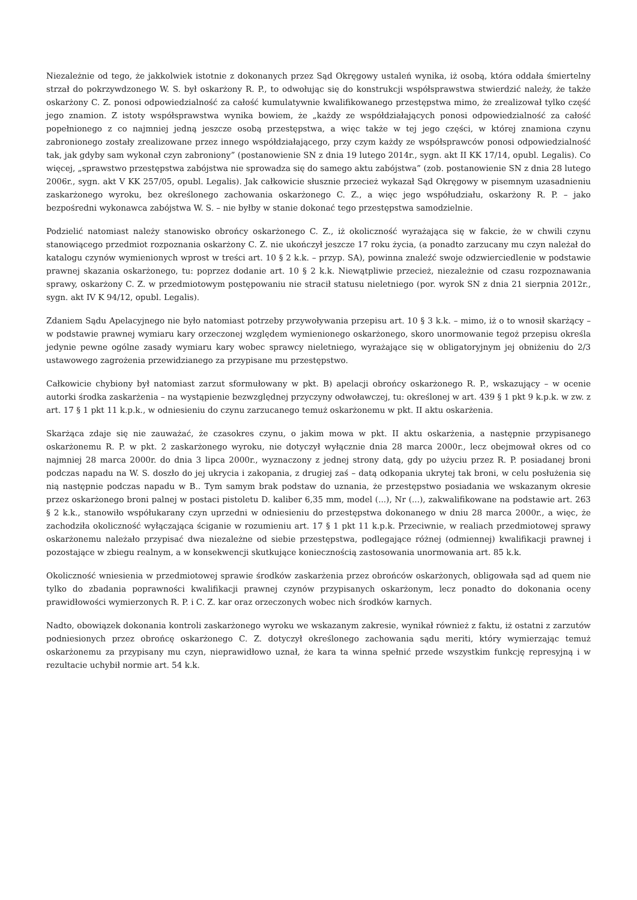Niezależnie od tego, że jakkolwiek istotnie z dokonanych przez Sąd Okręgowy ustaleń wynika, iż osobą, która oddała śmiertelny strzał do pokrzywdzonego W. S. był oskarżony R. P., to odwołując się do konstrukcji współsprawstwa stwierdzić należy, że także oskarżony C. Z. ponosi odpowiedzialność za całość kumulatywnie kwalifikowanego przestępstwa mimo, że zrealizował tylko część jego znamion. Z istoty współsprawstwa wynika bowiem, że „każdy ze współdziałających ponosi odpowiedzialność za całość popełnionego z co najmniej jedną jeszcze osobą przestępstwa, a więc także w tej jego części, w której znamiona czynu zabronionego zostały zrealizowane przez innego współdziałającego, przy czym każdy ze współsprawców ponosi odpowiedzialność tak, jak gdyby sam wykonał czyn zabroniony” (postanowienie SN z dnia 19 lutego 2014r., sygn. akt II KK 17/14, opubl. Legalis). Co więcej, „sprawstwo przestępstwa zabójstwa nie sprowadza się do samego aktu zabójstwa” (zob. postanowienie SN z dnia 28 lutego 2006r., sygn. akt V KK 257/05, opubl. Legalis). Jak całkowicie słusznie przecież wykazał Sąd Okręgowy w pisemnym uzasadnieniu zaskarżonego wyroku, bez określonego zachowania oskarżonego C. Z., a więc jego współudziału, oskarżony R. P. – jako bezpośredni wykonawca zabójstwa W. S. – nie byłby w stanie dokonać tego przestępstwa samodzielnie.
Podzielić natomiast należy stanowisko obrońcy oskarżonego C. Z., iż okoliczność wyrażająca się w fakcie, że w chwili czynu stanowiącego przedmiot rozpoznania oskarżony C. Z. nie ukończył jeszcze 17 roku życia, (a ponadto zarzucany mu czyn należał do katalogu czynów wymienionych wprost w treści art. 10 § 2 k.k. – przyp. SA), powinna znaleźć swoje odzwierciedlenie w podstawie prawnej skazania oskarżonego, tu: poprzez dodanie art. 10 § 2 k.k. Niewątpliwie przecież, niezależnie od czasu rozpoznawania sprawy, oskarżony C. Z. w przedmiotowym postępowaniu nie stracił statusu nieletniego (por. wyrok SN z dnia 21 sierpnia 2012r., sygn. akt IV K 94/12, opubl. Legalis).
Zdaniem Sądu Apelacyjnego nie było natomiast potrzeby przywoływania przepisu art. 10 § 3 k.k. – mimo, iż o to wnosił skarżący – w podstawie prawnej wymiaru kary orzeczonej względem wymienionego oskarżonego, skoro unormowanie tegoż przepisu określa jedynie pewne ogólne zasady wymiaru kary wobec sprawcy nieletniego, wyrażające się w obligatoryjnym jej obniżeniu do 2/3 ustawowego zagrożenia przewidzianego za przypisane mu przestępstwo.
Całkowicie chybiony był natomiast zarzut sformułowany w pkt. B) apelacji obrońcy oskarżonego R. P., wskazujący – w ocenie autorki środka zaskarżenia – na wystąpienie bezwzględnej przyczyny odwoławczej, tu: określonej w art. 439 § 1 pkt 9 k.p.k. w zw. z art. 17 § 1 pkt 11 k.p.k., w odniesieniu do czynu zarzucanego temuż oskarżonemu w pkt. II aktu oskarżenia.
Skarżąca zdaje się nie zauważać, że czasokres czynu, o jakim mowa w pkt. II aktu oskarżenia, a następnie przypisanego oskarżonemu R. P. w pkt. 2 zaskarżonego wyroku, nie dotyczył wyłącznie dnia 28 marca 2000r., lecz obejmował okres od co najmniej 28 marca 2000r. do dnia 3 lipca 2000r., wyznaczony z jednej strony datą, gdy po użyciu przez R. P. posiadanej broni podczas napadu na W. S. doszło do jej ukrycia i zakopania, z drugiej zaś – datą odkopania ukrytej tak broni, w celu posłużenia się nią następnie podczas napadu w B.. Tym samym brak podstaw do uznania, że przestępstwo posiadania we wskazanym okresie przez oskarżonego broni palnej w postaci pistoletu D. kaliber 6,35 mm, model (...), Nr (...), zakwalifikowane na podstawie art. 263 § 2 k.k., stanowiło współukarany czyn uprzedni w odniesieniu do przestępstwa dokonanego w dniu 28 marca 2000r., a więc, że zachodziła okoliczność wyłączająca ściganie w rozumieniu art. 17 § 1 pkt 11 k.p.k. Przeciwnie, w realiach przedmiotowej sprawy oskarżonemu należało przypisać dwa niezależne od siebie przestępstwa, podlegające różnej (odmiennej) kwalifikacji prawnej i pozostające w zbiegu realnym, a w konsekwencji skutkujące koniecznością zastosowania unormowania art. 85 k.k.
Okoliczność wniesienia w przedmiotowej sprawie środków zaskarżenia przez obrońców oskarżonych, obligowała sąd ad quem nie tylko do zbadania poprawności kwalifikacji prawnej czynów przypisanych oskarżonym, lecz ponadto do dokonania oceny prawidłowości wymierzonych R. P. i C. Z. kar oraz orzeczonych wobec nich środków karnych.
Nadto, obowiązek dokonania kontroli zaskarżonego wyroku we wskazanym zakresie, wynikał również z faktu, iż ostatni z zarzutów podniesionych przez obrońcę oskarżonego C. Z. dotyczył określonego zachowania sądu meriti, który wymierzając temuż oskarżonemu za przypisany mu czyn, nieprawidłowo uznał, że kara ta winna spełnić przede wszystkim funkcję represyjną i w rezultacie uchybił normie art. 54 k.k.